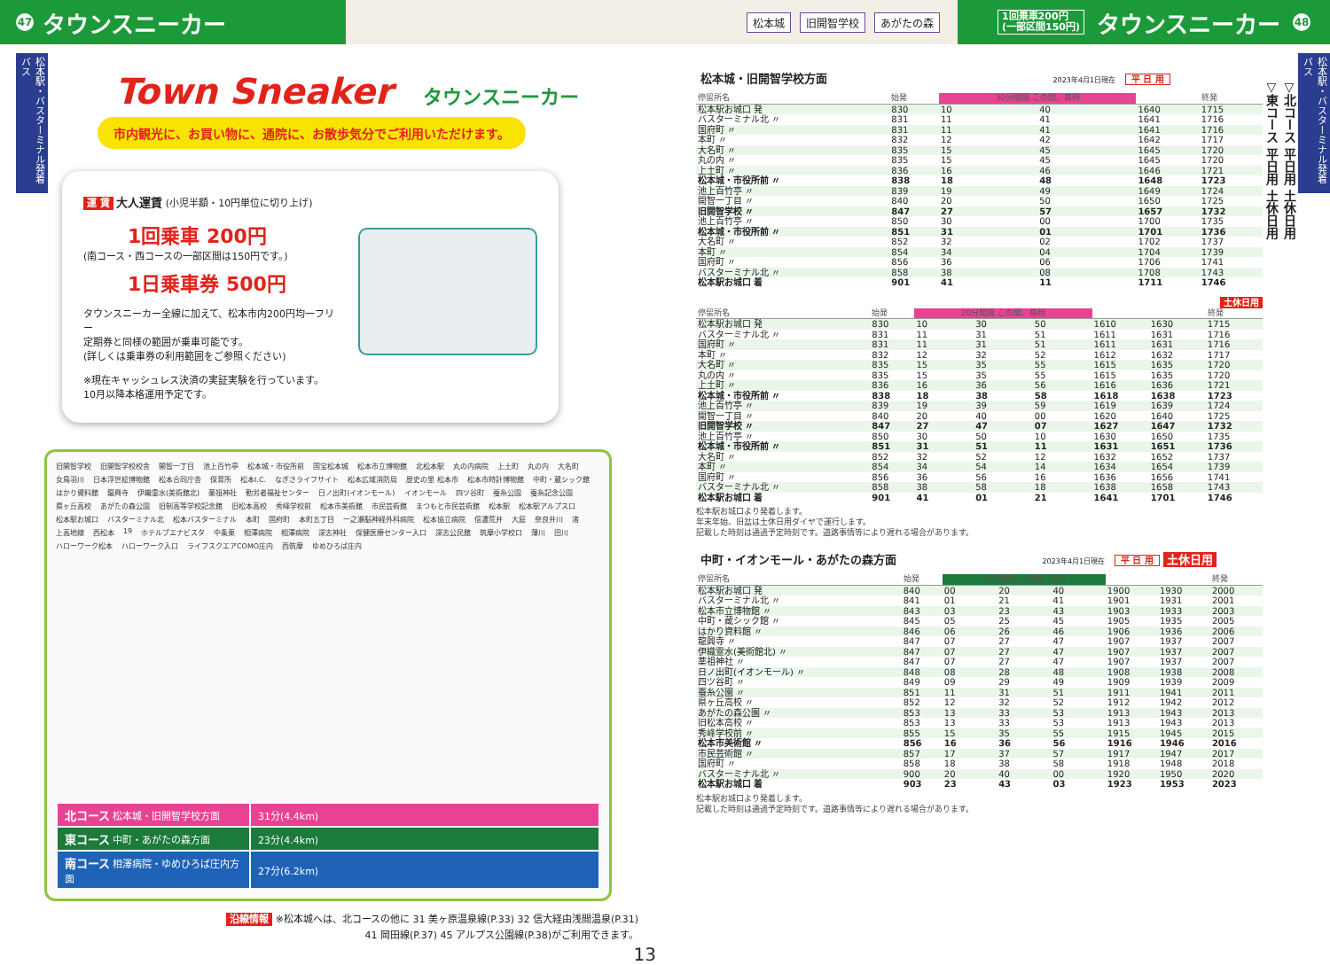47 タウンスニーカー
松本城 旧開智学校 あがたの森
1回乗車200円
(一部区間150円) タウンスニーカー 48
松本駅・バスターミナル発着バス
Town Sneaker タウンスニーカー
市内観光に、お買い物に、通院に、お散歩気分でご利用いただけます。
運 賃 大人運賃 (小児半額・10円単位に切り上げ)
1回乗車 200円
(南コース・西コースの一部区間は150円です。)
1日乗車券 500円
タウンスニーカー全線に加えて、松本市内200円均一フリー
定期券と同様の範囲が乗車可能です。
(詳しくは乗車券の利用範囲をご参照ください)
※現在キャッシュレス決済の実証実験を行っています。
10月以降本格運用予定です。
旧開智学校 旧開智学校校舎 開智一丁目 池上百竹亭 松本城・市役所前 国宝松本城 松本市立博物館 北松本駅 丸の内病院 上土町 丸の内 大名町 女鳥羽川 日本浮世絵博物館 松本合同庁舎 保育所 松本I.C. なぎさライフサイト 松本広域消防局 歴史の里 松本市 松本市時計博物館 中町・蔵シック館 はかり資料館 龍興寺 伊織霊水(美術館北) 薬祖神社 勤労者福祉センター 日ノ出町(イオンモール) イオンモール 四ツ谷町 蚕糸公園 蚕糸記念公園 県ヶ丘高校 あがたの森公園 旧制高等学校記念館 旧松本高校 秀峰学校前 松本市美術館 市民芸術館 まつもと市民芸術館 松本駅 松本駅アルプス口 松本駅お城口 バスターミナル北 松本バスターミナル 本町 国府町 本町五丁目 一之瀬脳神経外科病院 松本協立病院 信濃荒井 大庭 奈良井川 渚 上高地線 西松本 19 ホテルブエナビスタ 中条東 相澤病院 相澤病院 深志神社 保健医療センター入口 深志公民館 筑摩小学校口 薄川 田川 ハローワーク松本 ハローワーク入口 ライフスクエアCOMO庄内 西筑摩 ゆめひろば庄内
| 北コース 松本城・旧開智学校方面 | 31分(4.4km) |
| 東コース 中町・あがたの森方面 | 23分(4.4km) |
| 南コース 相澤病院・ゆめひろば庄内方面 | 27分(6.2km) |
沿線情報 ※松本城へは、北コースの他に 31 美ヶ原温泉線(P.33) 32 信大経由浅間温泉(P.31)
41 岡田線(P.37) 45 アルプス公園線(P.38)がご利用できます。
13
松本城・旧開智学校方面 2023年4月1日現在 平 日 用
| 停留所名 | 始発 | 30分間隔 この間、毎時 | | | 終発 |
| --- | --- | --- | --- | --- | --- |
| 松本駅お城口 発 | 830 | 10 | 40 | 1640 | 1715 |
| バスターミナル北 〃 | 831 | 11 | 41 | 1641 | 1716 |
| 国府町 〃 | 831 | 11 | 41 | 1641 | 1716 |
| 本町 〃 | 832 | 12 | 42 | 1642 | 1717 |
| 大名町 〃 | 835 | 15 | 45 | 1645 | 1720 |
| 丸の内 〃 | 835 | 15 | 45 | 1645 | 1720 |
| 上土町 〃 | 836 | 16 | 46 | 1646 | 1721 |
| 松本城・市役所前 〃 | 838 | 18 | 48 | 1648 | 1723 |
| 池上百竹亭 〃 | 839 | 19 | 49 | 1649 | 1724 |
| 開智一丁目 〃 | 840 | 20 | 50 | 1650 | 1725 |
| 旧開智学校 〃 | 847 | 27 | 57 | 1657 | 1732 |
| 池上百竹亭 〃 | 850 | 30 | 00 | 1700 | 1735 |
| 松本城・市役所前 〃 | 851 | 31 | 01 | 1701 | 1736 |
| 大名町 〃 | 852 | 32 | 02 | 1702 | 1737 |
| 本町 〃 | 854 | 34 | 04 | 1704 | 1739 |
| 国府町 〃 | 856 | 36 | 06 | 1706 | 1741 |
| バスターミナル北 〃 | 858 | 38 | 08 | 1708 | 1743 |
| 松本駅お城口 着 | 901 | 41 | 11 | 1711 | 1746 |
土休日用
| 停留所名 | 始発 | 20分間隔 この間、毎時 | | | | | 終発 |
| --- | --- | --- | --- | --- | --- | --- | --- |
| 松本駅お城口 発 | 830 | 10 | 30 | 50 | 1610 | 1630 | 1715 |
| バスターミナル北 〃 | 831 | 11 | 31 | 51 | 1611 | 1631 | 1716 |
| 国府町 〃 | 831 | 11 | 31 | 51 | 1611 | 1631 | 1716 |
| 本町 〃 | 832 | 12 | 32 | 52 | 1612 | 1632 | 1717 |
| 大名町 〃 | 835 | 15 | 35 | 55 | 1615 | 1635 | 1720 |
| 丸の内 〃 | 835 | 15 | 35 | 55 | 1615 | 1635 | 1720 |
| 上土町 〃 | 836 | 16 | 36 | 56 | 1616 | 1636 | 1721 |
| 松本城・市役所前 〃 | 838 | 18 | 38 | 58 | 1618 | 1638 | 1723 |
| 池上百竹亭 〃 | 839 | 19 | 39 | 59 | 1619 | 1639 | 1724 |
| 開智一丁目 〃 | 840 | 20 | 40 | 00 | 1620 | 1640 | 1725 |
| 旧開智学校 〃 | 847 | 27 | 47 | 07 | 1627 | 1647 | 1732 |
| 池上百竹亭 〃 | 850 | 30 | 50 | 10 | 1630 | 1650 | 1735 |
| 松本城・市役所前 〃 | 851 | 31 | 51 | 11 | 1631 | 1651 | 1736 |
| 大名町 〃 | 852 | 32 | 52 | 12 | 1632 | 1652 | 1737 |
| 本町 〃 | 854 | 34 | 54 | 14 | 1634 | 1654 | 1739 |
| 国府町 〃 | 856 | 36 | 56 | 16 | 1636 | 1656 | 1741 |
| バスターミナル北 〃 | 858 | 38 | 58 | 18 | 1638 | 1658 | 1743 |
| 松本駅お城口 着 | 901 | 41 | 01 | 21 | 1641 | 1701 | 1746 |
松本駅お城口より発着します。
年末年始、旧盆は土休日用ダイヤで運行します。
記載した時刻は通過予定時刻です。道路事情等により遅れる場合があります。
中町・イオンモール・あがたの森方面 2023年4月1日現在 平 日 用 土休日用
| 停留所名 | 始発 | 20分間隔 この間、毎時 | | | | | 終発 |
| --- | --- | --- | --- | --- | --- | --- | --- |
| 松本駅お城口 発 | 840 | 00 | 20 | 40 | 1900 | 1930 | 2000 |
| バスターミナル北 〃 | 841 | 01 | 21 | 41 | 1901 | 1931 | 2001 |
| 松本市立博物館 〃 | 843 | 03 | 23 | 43 | 1903 | 1933 | 2003 |
| 中町・蔵シック館 〃 | 845 | 05 | 25 | 45 | 1905 | 1935 | 2005 |
| はかり資料館 〃 | 846 | 06 | 26 | 46 | 1906 | 1936 | 2006 |
| 龍興寺 〃 | 847 | 07 | 27 | 47 | 1907 | 1937 | 2007 |
| 伊織霊水(美術館北) 〃 | 847 | 07 | 27 | 47 | 1907 | 1937 | 2007 |
| 薬祖神社 〃 | 847 | 07 | 27 | 47 | 1907 | 1937 | 2007 |
| 日ノ出町(イオンモール) 〃 | 848 | 08 | 28 | 48 | 1908 | 1938 | 2008 |
| 四ツ谷町 〃 | 849 | 09 | 29 | 49 | 1909 | 1939 | 2009 |
| 蚕糸公園 〃 | 851 | 11 | 31 | 51 | 1911 | 1941 | 2011 |
| 県ヶ丘高校 〃 | 852 | 12 | 32 | 52 | 1912 | 1942 | 2012 |
| あがたの森公園 〃 | 853 | 13 | 33 | 53 | 1913 | 1943 | 2013 |
| 旧松本高校 〃 | 853 | 13 | 33 | 53 | 1913 | 1943 | 2013 |
| 秀峰学校前 〃 | 855 | 15 | 35 | 55 | 1915 | 1945 | 2015 |
| 松本市美術館 〃 | 856 | 16 | 36 | 56 | 1916 | 1946 | 2016 |
| 市民芸術館 〃 | 857 | 17 | 37 | 57 | 1917 | 1947 | 2017 |
| 国府町 〃 | 858 | 18 | 38 | 58 | 1918 | 1948 | 2018 |
| バスターミナル北 〃 | 900 | 20 | 40 | 00 | 1920 | 1950 | 2020 |
| 松本駅お城口 着 | 903 | 23 | 43 | 03 | 1923 | 1953 | 2023 |
松本駅お城口より発着します。
記載した時刻は通過予定時刻です。道路事情等により遅れる場合があります。
▽北コース 平日用 土休日用
▽東コース 平日用 土休日用
松本駅・バスターミナル発着バス